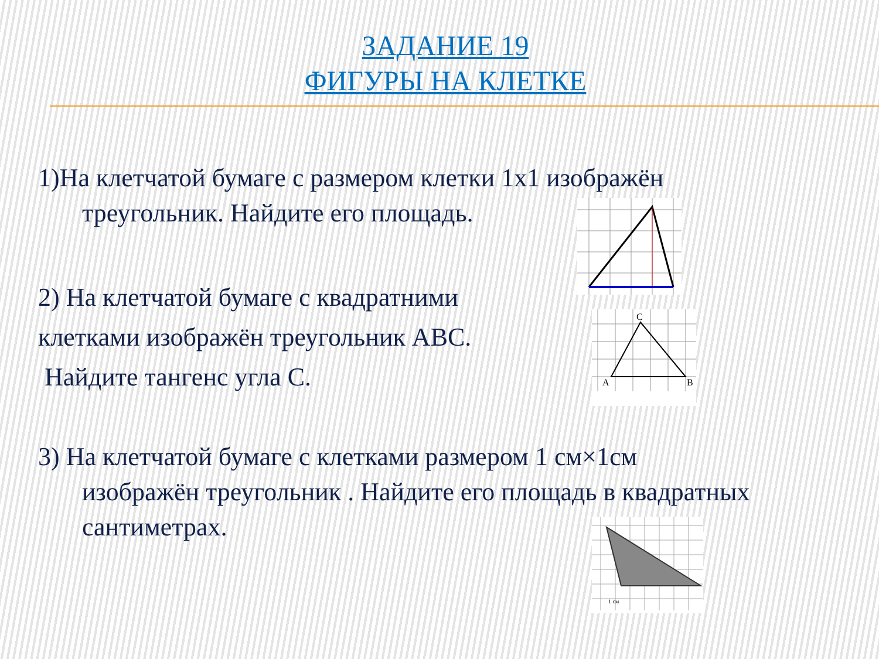ЗАДАНИЕ 19
ФИГУРЫ НА КЛЕТКЕ
1)На клетчатой бумаге с размером клетки 1x1 изображён
треугольник. Найдите его площадь.
2) На клетчатой бумаге с квадратними
клетками изображён треугольник ABC.
Найдите тангенс угла C.
3) На клетчатой бумаге с клетками размером 1 см×1см
изображён треугольник . Найдите его площадь в квадратных
сантиметрах.
C
A
B
1 см